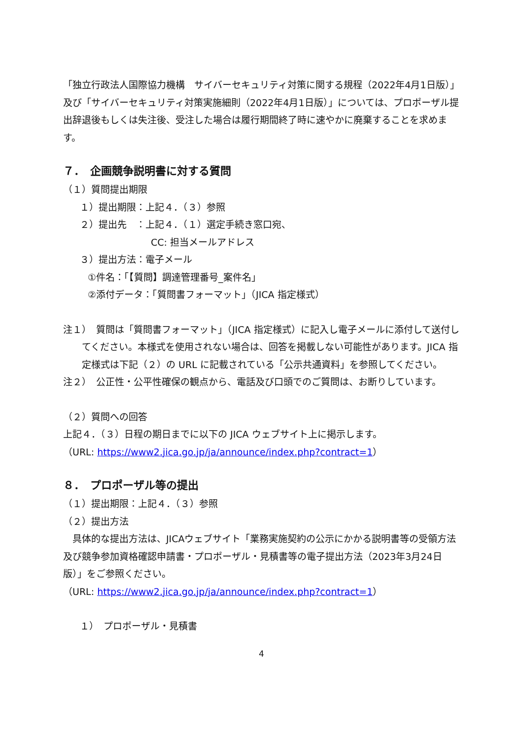「独立行政法人国際協力機構　サイバーセキュリティ対策に関する規程（2022年4月1日版）」及び「サイバーセキュリティ対策実施細則（2022年4月1日版）」については、プロポーザル提出辞退後もしくは失注後、受注した場合は履行期間終了時に速やかに廃棄することを求めます。
７．　企画競争説明書に対する質問
（１）質問提出期限
１）提出期限：上記４．（３）参照
２）提出先　：上記４．（１）選定手続き窓口宛、
CC: 担当メールアドレス
３）提出方法：電子メール
①件名：「【質問】調達管理番号_案件名」
②添付データ：「質問書フォーマット」（JICA 指定様式）
注１）　質問は「質問書フォーマット」（JICA 指定様式）に記入し電子メールに添付して送付してください。本様式を使用されない場合は、回答を掲載しない可能性があります。JICA 指定様式は下記（２）の URL に記載されている「公示共通資料」を参照してください。
注２）　公正性・公平性確保の観点から、電話及び口頭でのご質問は、お断りしています。
（２）質問への回答
上記４．（３）日程の期日までに以下の JICA ウェブサイト上に掲示します。
（URL: https://www2.jica.go.jp/ja/announce/index.php?contract=1）
８．　プロポーザル等の提出
（１）提出期限：上記４．（３）参照
（２）提出方法
　具体的な提出方法は、JICAウェブサイト「業務実施契約の公示にかかる説明書等の受領方法及び競争参加資格確認申請書・プロポーザル・見積書等の電子提出方法（2023年3月24日版）」をご参照ください。
（URL: https://www2.jica.go.jp/ja/announce/index.php?contract=1）
１）　プロポーザル・見積書
4